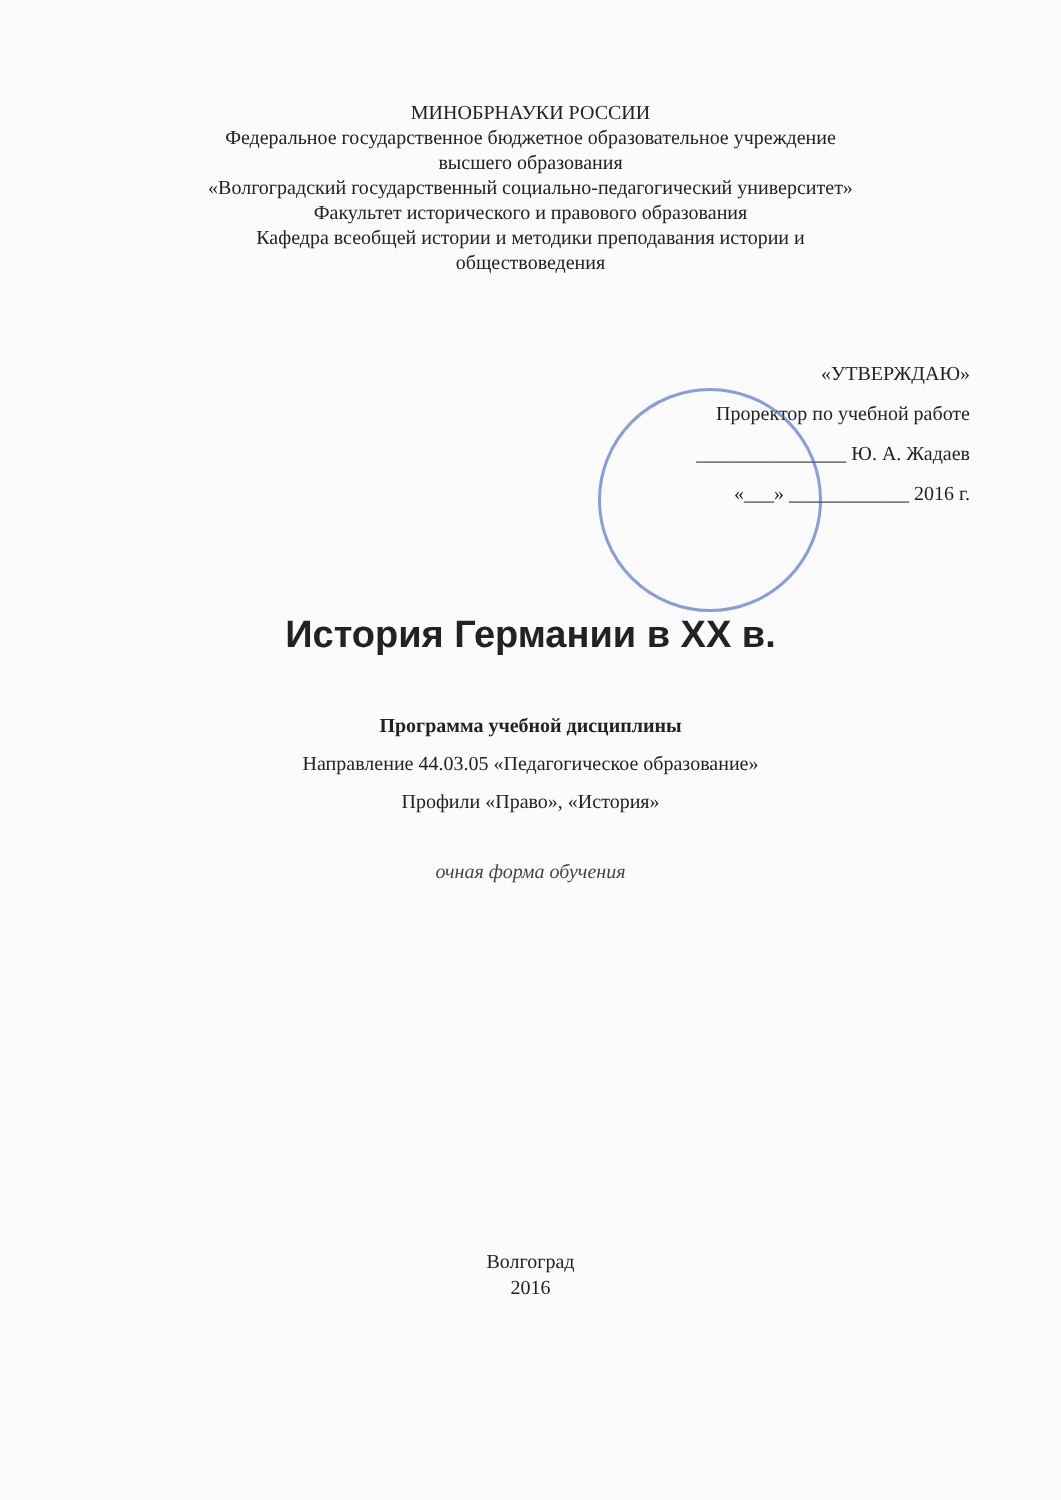МИНОБРНАУКИ РОССИИ
Федеральное государственное бюджетное образовательное учреждение
высшего образования
«Волгоградский государственный социально-педагогический университет»
Факультет исторического и правового образования
Кафедра всеобщей истории и методики преподавания истории и
обществоведения
«УТВЕРЖДАЮ»
Проректор по учебной работе
_______________ Ю. А. Жадаев
«___» ____________ 2016 г.
История Германии в XX в.
Программа учебной дисциплины
Направление 44.03.05 «Педагогическое образование»
Профили «Право», «История»
очная форма обучения
Волгоград
2016